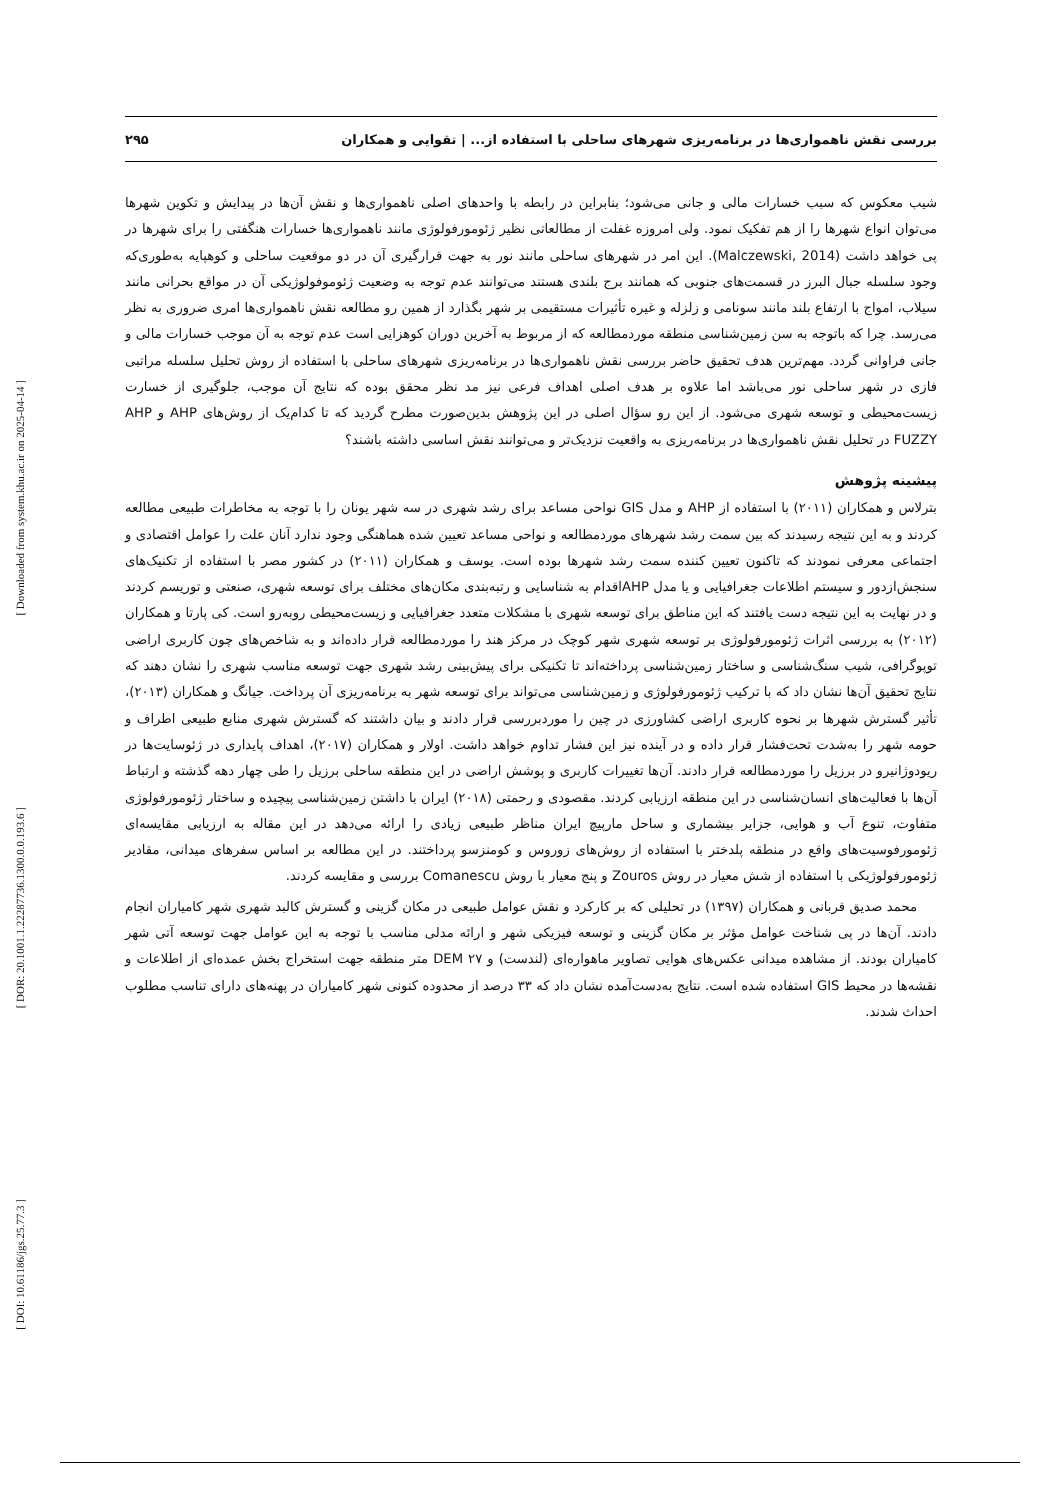[ Downloaded from system.khu.ac.ir on 2025-04-14 ]
[ DOR: 20.1001.1.22287736.1300.0.0.193.6 ]
[ DOI: 10.61186/jgs.25.77.3 ]
بررسی نقش ناهمواری‌ها در برنامه‌ریزی شهرهای ساحلی با استفاده از... | تقوایی و همکاران ۲۹۵
شیب معکوس که سبب خسارات مالی و جانی می‌شود؛ بنابراین در رابطه با واحدهای اصلی ناهمواری‌ها و نقش آن‌ها در پیدایش و تکوین شهرها می‌توان انواع شهرها را از هم تفکیک نمود. ولی امروزه غفلت از مطالعاتی نظیر ژئومورفولوژی مانند ناهمواری‌ها خسارات هنگفتی را برای شهرها در پی خواهد داشت (Malczewski, 2014). این امر در شهرهای ساحلی مانند نور به جهت قرارگیری آن در دو موقعیت ساحلی و کوهپایه به‌طوری‌که وجود سلسله جبال البرز در قسمت‌های جنوبی که همانند برج بلندی هستند می‌توانند عدم توجه به وضعیت ژئوموفولوژیکی آن در مواقع بحرانی مانند سیلاب، امواج با ارتفاع بلند مانند سونامی و زلزله و غیره تأثیرات مستقیمی بر شهر بگذارد از همین رو مطالعه نقش ناهمواری‌ها امری ضروری به نظر می‌رسد. چرا که باتوجه به سن زمین‌شناسی منطقه موردمطالعه که از مربوط به آخرین دوران کوهزایی است عدم توجه به آن موجب خسارات مالی و جانی فراوانی گردد. مهم‌ترین هدف تحقیق حاضر بررسی نقش ناهمواری‌ها در برنامه‌ریزی شهرهای ساحلی با استفاده از روش تحلیل سلسله مراتبی فازی در شهر ساحلی نور می‌باشد اما علاوه بر هدف اصلی اهداف فرعی نیز مد نظر محقق بوده که نتایج آن موجب، جلوگیری از خسارت زیست‌محیطی و توسعه شهری می‌شود. از این رو سؤال اصلی در این پژوهش بدین‌صورت مطرح گردید که تا کدام‌یک از روش‌های AHP و AHP FUZZY در تحلیل نقش ناهمواری‌ها در برنامه‌ریزی به واقعیت نزدیک‌تر و می‌توانند نقش اساسی داشته باشند؟
پیشینه پژوهش
بترلاس و همکاران (۲۰۱۱) با استفاده از AHP و مدل GIS نواحی مساعد برای رشد شهری در سه شهر یونان را با توجه به مخاطرات طبیعی مطالعه کردند و به این نتیجه رسیدند که بین سمت رشد شهرهای موردمطالعه و نواحی مساعد تعیین شده هماهنگی وجود ندارد آنان علت را عوامل اقتصادی و اجتماعی معرفی نمودند که تاکنون تعیین کننده سمت رشد شهرها بوده است. یوسف و همکاران (۲۰۱۱) در کشور مصر با استفاده از تکنیک‌های سنجش‌ازدور و سیستم اطلاعات جغرافیایی و یا مدل AHPاقدام به شناسایی و رتبه‌بندی مکان‌های مختلف برای توسعه شهری، صنعتی و توریسم کردند و در نهایت به این نتیجه دست یافتند که این مناطق برای توسعه شهری با مشکلات متعدد جغرافیایی و زیست‌محیطی روبه‌رو است. کی پارتا و همکاران (۲۰۱۲) به بررسی اثرات ژئومورفولوژی بر توسعه شهری شهر کوچک در مرکز هند را موردمطالعه قرار داده‌اند و به شاخص‌های چون کاربری اراضی توپوگرافی، شیب سنگ‌شناسی و ساختار زمین‌شناسی پرداخته‌اند تا تکنیکی برای پیش‌بینی رشد شهری جهت توسعه مناسب شهری را نشان دهند که نتایج تحقیق آن‌ها نشان داد که با ترکیب ژئومورفولوژی و زمین‌شناسی می‌تواند برای توسعه شهر به برنامه‌ریزی آن پرداخت. جیانگ و همکاران (۲۰۱۳)، تأثیر گسترش شهرها بر نحوه کاربری اراضی کشاورزی در چین را موردبررسی قرار دادند و بیان داشتند که گسترش شهری منابع طبیعی اطراف و حومه شهر را به‌شدت تحت‌فشار قرار داده و در آینده نیز این فشار تداوم خواهد داشت. اولار و همکاران (۲۰۱۷)، اهداف پایداری در ژئوسایت‌ها در ریودوژانیرو در برزیل را موردمطالعه قرار دادند. آن‌ها تغییرات کاربری و پوشش اراضی در این منطقه ساحلی برزیل را طی چهار دهه گذشته و ارتباط آن‌ها با فعالیت‌های انسان‌شناسی در این منطقه ارزیابی کردند. مقصودی و رحمتی (۲۰۱۸) ایران با داشتن زمین‌شناسی پیچیده و ساختار ژئومورفولوژی متفاوت، تنوع آب و هوایی، جزایر بیشماری و ساحل مارپیچ ایران مناظر طبیعی زیادی را ارائه می‌دهد در این مقاله به ارزیابی مقایسه‌ای ژئومورفوسیت‌های واقع در منطقه پلدختر با استفاده از روش‌های زوروس و کومنزسو پرداختند. در این مطالعه بر اساس سفرهای میدانی، مقادیر ژئومورفولوژیکی با استفاده از شش معیار در روش Zouros و پنج معیار با روش Comanescu بررسی و مقایسه کردند.
محمد صدیق قربانی و همکاران (۱۳۹۷) در تحلیلی که بر کارکرد و نقش عوامل طبیعی در مکان گزینی و گسترش کالبد شهری شهر کامیاران انجام دادند. آن‌ها در پی شناخت عوامل مؤثر بر مکان گزینی و توسعه فیزیکی شهر و ارائه مدلی مناسب با توجه به این عوامل جهت توسعه آتی شهر کامیاران بودند. از مشاهده میدانی عکس‌های هوایی تصاویر ماهواره‌ای (لندست) و DEM ۲۷ متر منطقه جهت استخراج بخش عمده‌ای از اطلاعات و نقشه‌ها در محیط GIS استفاده شده است. نتایج به‌دست‌آمده نشان داد که ۳۳ درصد از محدوده کنونی شهر کامیاران در پهنه‌های دارای تناسب مطلوب احداث شدند.